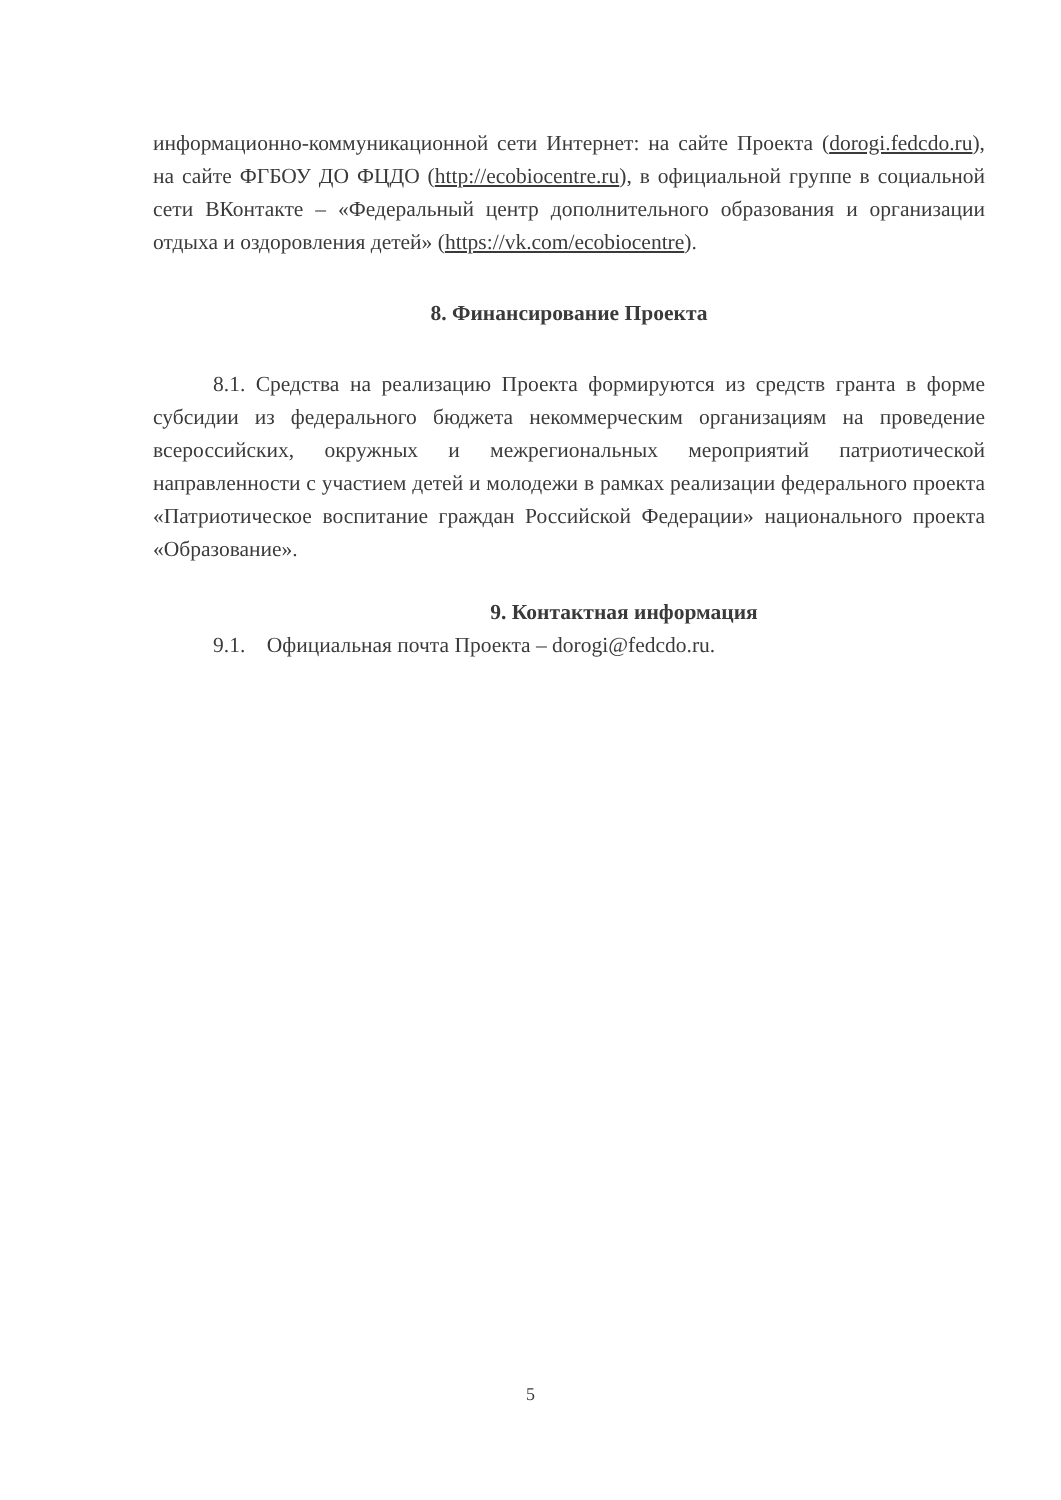информационно-коммуникационной сети Интернет: на сайте Проекта (dorogi.fedcdo.ru), на сайте ФГБОУ ДО ФЦДО (http://ecobiocentre.ru), в официальной группе в социальной сети ВКонтакте – «Федеральный центр дополнительного образования и организации отдыха и оздоровления детей» (https://vk.com/ecobiocentre).
8. Финансирование Проекта
8.1. Средства на реализацию Проекта формируются из средств гранта в форме субсидии из федерального бюджета некоммерческим организациям на проведение всероссийских, окружных и межрегиональных мероприятий патриотической направленности с участием детей и молодежи в рамках реализации федерального проекта «Патриотическое воспитание граждан Российской Федерации» национального проекта «Образование».
9. Контактная информация
9.1. Официальная почта Проекта – dorogi@fedcdo.ru.
5